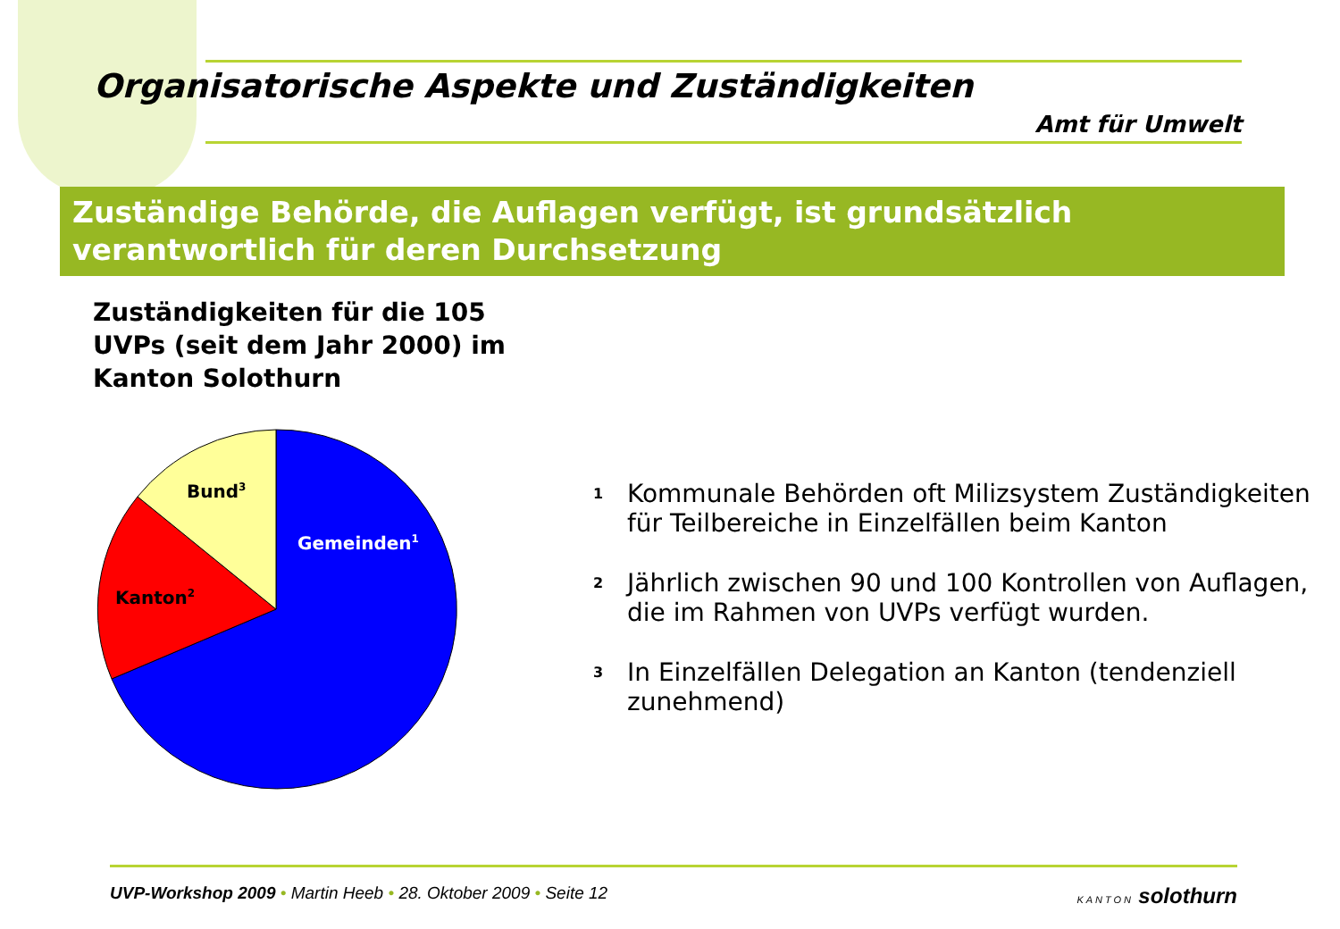Organisatorische Aspekte und Zuständigkeiten
Amt für Umwelt
Zuständige Behörde, die Auflagen verfügt, ist grundsätzlich verantwortlich für deren Durchsetzung
Zuständigkeiten für die 105 UVPs (seit dem Jahr 2000) im Kanton Solothurn
Bund3
Gemeinden1
Kanton2
<sup>1</sup>
Kommunale Behörden oft Milizsystem Zuständigkeiten für Teilbereiche in Einzelfällen beim Kanton
<sup>2</sup>
Jährlich zwischen 90 und 100 Kontrollen von Auflagen, die im Rahmen von UVPs verfügt wurden.
<sup>3</sup>
In Einzelfällen Delegation an Kanton (tendenziell zunehmend)
UVP-Workshop 2009 • Martin Heeb • 28. Oktober 2009 • Seite 12
KANTON solothurn